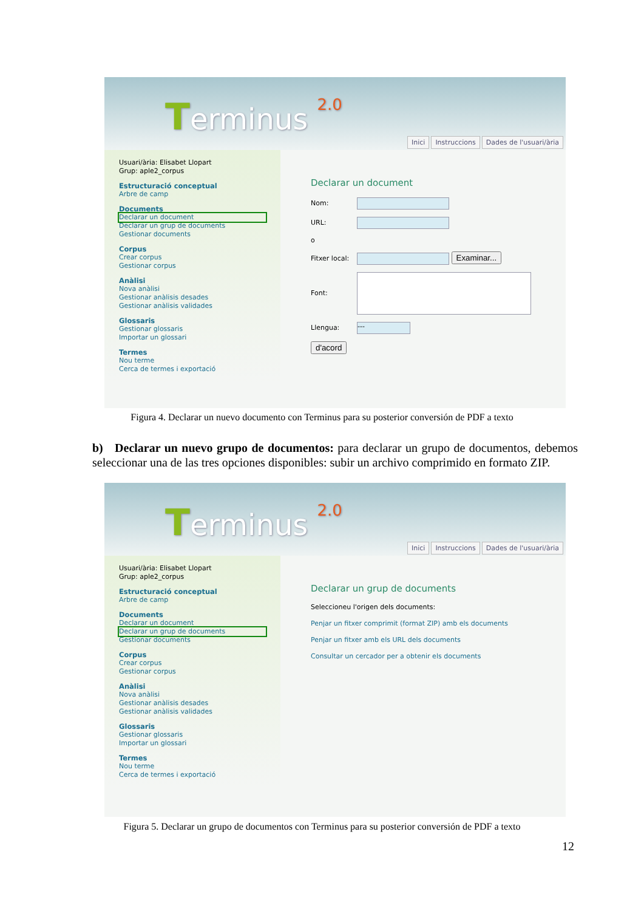Terminus 2.0
Inici Instruccions Dades de l'usuari/ària
Usuari/ària: Elisabet Llopart
Grup: aple2_corpus
Estructuració conceptual
Arbre de camp
Documents
Declarar un document
Declarar un grup de documents
Gestionar documents
Corpus
Crear corpus
Gestionar corpus
Anàlisi
Nova anàlisi
Gestionar anàlisis desades
Gestionar anàlisis validades
Glossaris
Gestionar glossaris
Importar un glossari
Termes
Nou terme
Cerca de termes i exportació
Declarar un document
Nom:
URL:
o
Fitxer local: Examinar...
Font:
Llengua: ---
d'acord
Figura 4. Declarar un nuevo documento con Terminus para su posterior conversión de PDF a texto
b) Declarar un nuevo grupo de documentos: para declarar un grupo de documentos, debemos seleccionar una de las tres opciones disponibles: subir un archivo comprimido en formato ZIP.
Terminus 2.0
Inici Instruccions Dades de l'usuari/ària
Usuari/ària: Elisabet Llopart
Grup: aple2_corpus
Estructuració conceptual
Arbre de camp
Documents
Declarar un document
Declarar un grup de documents
Gestionar documents
Corpus
Crear corpus
Gestionar corpus
Anàlisi
Nova anàlisi
Gestionar anàlisis desades
Gestionar anàlisis validades
Glossaris
Gestionar glossaris
Importar un glossari
Termes
Nou terme
Cerca de termes i exportació
Declarar un grup de documents
Seleccioneu l'origen dels documents:
Penjar un fitxer comprimit (format ZIP) amb els documents
Penjar un fitxer amb els URL dels documents
Consultar un cercador per a obtenir els documents
Figura 5. Declarar un grupo de documentos con Terminus para su posterior conversión de PDF a texto
12